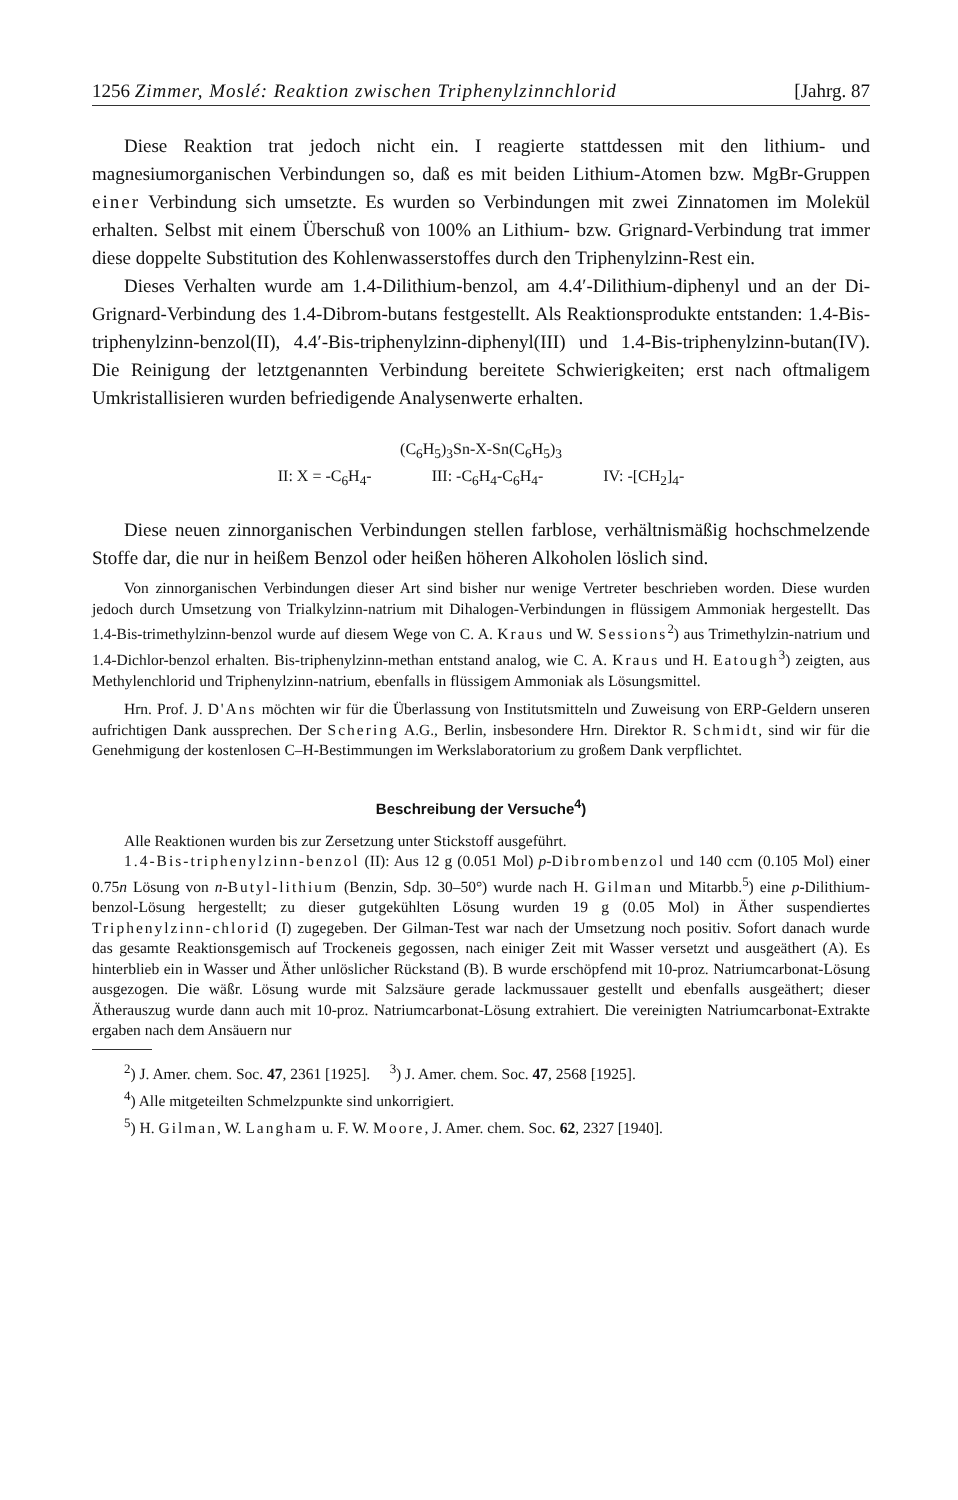1256 Zimmer, Moslé: Reaktion zwischen Triphenylzinnchlorid [Jahrg. 87
Diese Reaktion trat jedoch nicht ein. I reagierte stattdessen mit den lithium- und magnesiumorganischen Verbindungen so, daß es mit beiden Lithium-Atomen bzw. MgBr-Gruppen einer Verbindung sich umsetzte. Es wurden so Verbindungen mit zwei Zinnatomen im Molekül erhalten. Selbst mit einem Überschuß von 100% an Lithium- bzw. Grignard-Verbindung trat immer diese doppelte Substitution des Kohlenwasserstoffes durch den Triphenylzinn-Rest ein.
Dieses Verhalten wurde am 1.4-Dilithium-benzol, am 4.4′-Dilithium-diphenyl und an der Di-Grignard-Verbindung des 1.4-Dibrom-butans festgestellt. Als Reaktionsprodukte entstanden: 1.4-Bis-triphenylzinn-benzol(II), 4.4′-Bis-triphenylzinn-diphenyl(III) und 1.4-Bis-triphenylzinn-butan(IV). Die Reinigung der letztgenannten Verbindung bereitete Schwierigkeiten; erst nach oftmaligem Umkristallisieren wurden befriedigende Analysenwerte erhalten.
(C<sub>6</sub>H<sub>5</sub>)<sub>3</sub>Sn-X-Sn(C<sub>6</sub>H<sub>5</sub>)<sub>3</sub>
II: X = -C<sub>6</sub>H<sub>4</sub>- III: -C<sub>6</sub>H<sub>4</sub>-C<sub>6</sub>H<sub>4</sub>- IV: -[CH<sub>2</sub>]<sub>4</sub>-
Diese neuen zinnorganischen Verbindungen stellen farblose, verhältnismäßig hochschmelzende Stoffe dar, die nur in heißem Benzol oder heißen höheren Alkoholen löslich sind.
Von zinnorganischen Verbindungen dieser Art sind bisher nur wenige Vertreter beschrieben worden. Diese wurden jedoch durch Umsetzung von Trialkylzinn-natrium mit Dihalogen-Verbindungen in flüssigem Ammoniak hergestellt. Das 1.4-Bis-trimethylzinn-benzol wurde auf diesem Wege von C. A. Kraus und W. Sessions<sup>2</sup>) aus Trimethylzin-natrium und 1.4-Dichlor-benzol erhalten. Bis-triphenylzinn-methan entstand analog, wie C. A. Kraus und H. Eatough<sup>3</sup>) zeigten, aus Methylenchlorid und Triphenylzinn-natrium, ebenfalls in flüssigem Ammoniak als Lösungsmittel.
Hrn. Prof. J. D'Ans möchten wir für die Überlassung von Institutsmitteln und Zuweisung von ERP-Geldern unseren aufrichtigen Dank aussprechen. Der Schering A.G., Berlin, insbesondere Hrn. Direktor R. Schmidt, sind wir für die Genehmigung der kostenlosen C–H-Bestimmungen im Werkslaboratorium zu großem Dank verpflichtet.
Beschreibung der Versuche<sup>4</sup>)
Alle Reaktionen wurden bis zur Zersetzung unter Stickstoff ausgeführt.
1.4-Bis-triphenylzinn-benzol (II): Aus 12 g (0.051 Mol) p-Dibrombenzol und 140 ccm (0.105 Mol) einer 0.75n Lösung von n-Butyl-lithium (Benzin, Sdp. 30–50°) wurde nach H. Gilman und Mitarbb.<sup>5</sup>) eine p-Dilithium-benzol-Lösung hergestellt; zu dieser gutgekühlten Lösung wurden 19 g (0.05 Mol) in Äther suspendiertes Triphenylzinn-chlorid (I) zugegeben. Der Gilman-Test war nach der Umsetzung noch positiv. Sofort danach wurde das gesamte Reaktionsgemisch auf Trockeneis gegossen, nach einiger Zeit mit Wasser versetzt und ausgeäthert (A). Es hinterblieb ein in Wasser und Äther unlöslicher Rückstand (B). B wurde erschöpfend mit 10-proz. Natriumcarbonat-Lösung ausgezogen. Die wäßr. Lösung wurde mit Salzsäure gerade lackmussauer gestellt und ebenfalls ausgeäthert; dieser Ätherauszug wurde dann auch mit 10-proz. Natriumcarbonat-Lösung extrahiert. Die vereinigten Natriumcarbonat-Extrakte ergaben nach dem Ansäuern nur
<sup>2</sup>) J. Amer. chem. Soc. 47, 2361 [1925]. <sup>3</sup>) J. Amer. chem. Soc. 47, 2568 [1925].
<sup>4</sup>) Alle mitgeteilten Schmelzpunkte sind unkorrigiert.
<sup>5</sup>) H. Gilman, W. Langham u. F. W. Moore, J. Amer. chem. Soc. 62, 2327 [1940].